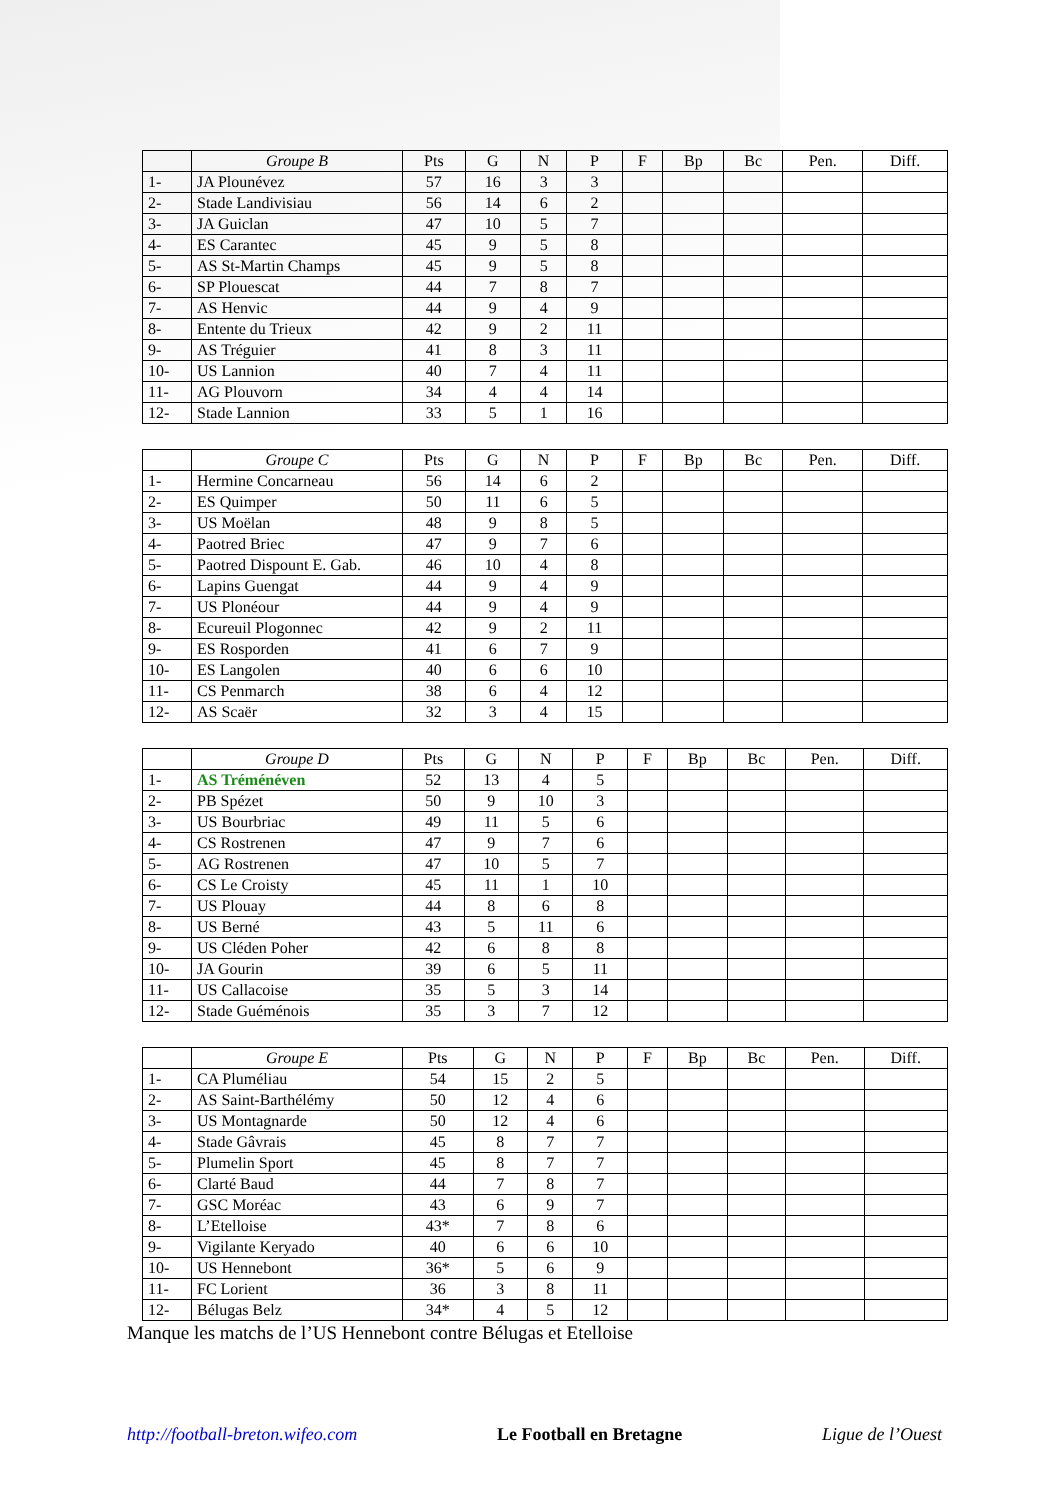| | Groupe B | Pts | G | N | P | F | Bp | Bc | Pen. | Diff. |
| --- | --- | --- | --- | --- | --- | --- | --- | --- | --- | --- |
| 1- | JA Plounévez | 57 | 16 | 3 | 3 | | | | | |
| 2- | Stade Landivisiau | 56 | 14 | 6 | 2 | | | | | |
| 3- | JA Guiclan | 47 | 10 | 5 | 7 | | | | | |
| 4- | ES Carantec | 45 | 9 | 5 | 8 | | | | | |
| 5- | AS St-Martin Champs | 45 | 9 | 5 | 8 | | | | | |
| 6- | SP Plouescat | 44 | 7 | 8 | 7 | | | | | |
| 7- | AS Henvic | 44 | 9 | 4 | 9 | | | | | |
| 8- | Entente du Trieux | 42 | 9 | 2 | 11 | | | | | |
| 9- | AS Tréguier | 41 | 8 | 3 | 11 | | | | | |
| 10- | US Lannion | 40 | 7 | 4 | 11 | | | | | |
| 11- | AG Plouvorn | 34 | 4 | 4 | 14 | | | | | |
| 12- | Stade Lannion | 33 | 5 | 1 | 16 | | | | | |
| | Groupe C | Pts | G | N | P | F | Bp | Bc | Pen. | Diff. |
| --- | --- | --- | --- | --- | --- | --- | --- | --- | --- | --- |
| 1- | Hermine Concarneau | 56 | 14 | 6 | 2 | | | | | |
| 2- | ES Quimper | 50 | 11 | 6 | 5 | | | | | |
| 3- | US Moëlan | 48 | 9 | 8 | 5 | | | | | |
| 4- | Paotred Briec | 47 | 9 | 7 | 6 | | | | | |
| 5- | Paotred Dispount E. Gab. | 46 | 10 | 4 | 8 | | | | | |
| 6- | Lapins Guengat | 44 | 9 | 4 | 9 | | | | | |
| 7- | US Plonéour | 44 | 9 | 4 | 9 | | | | | |
| 8- | Ecureuil Plogonnec | 42 | 9 | 2 | 11 | | | | | |
| 9- | ES Rosporden | 41 | 6 | 7 | 9 | | | | | |
| 10- | ES Langolen | 40 | 6 | 6 | 10 | | | | | |
| 11- | CS Penmarch | 38 | 6 | 4 | 12 | | | | | |
| 12- | AS Scaër | 32 | 3 | 4 | 15 | | | | | |
| | Groupe D | Pts | G | N | P | F | Bp | Bc | Pen. | Diff. |
| --- | --- | --- | --- | --- | --- | --- | --- | --- | --- | --- |
| 1- | AS Tréménéven | 52 | 13 | 4 | 5 | | | | | |
| 2- | PB Spézet | 50 | 9 | 10 | 3 | | | | | |
| 3- | US Bourbriac | 49 | 11 | 5 | 6 | | | | | |
| 4- | CS Rostrenen | 47 | 9 | 7 | 6 | | | | | |
| 5- | AG Rostrenen | 47 | 10 | 5 | 7 | | | | | |
| 6- | CS Le Croisty | 45 | 11 | 1 | 10 | | | | | |
| 7- | US Plouay | 44 | 8 | 6 | 8 | | | | | |
| 8- | US Berné | 43 | 5 | 11 | 6 | | | | | |
| 9- | US Cléden Poher | 42 | 6 | 8 | 8 | | | | | |
| 10- | JA Gourin | 39 | 6 | 5 | 11 | | | | | |
| 11- | US Callacoise | 35 | 5 | 3 | 14 | | | | | |
| 12- | Stade Guéménois | 35 | 3 | 7 | 12 | | | | | |
| | Groupe E | Pts | G | N | P | F | Bp | Bc | Pen. | Diff. |
| --- | --- | --- | --- | --- | --- | --- | --- | --- | --- | --- |
| 1- | CA Pluméliau | 54 | 15 | 2 | 5 | | | | | |
| 2- | AS Saint-Barthélémy | 50 | 12 | 4 | 6 | | | | | |
| 3- | US Montagnarde | 50 | 12 | 4 | 6 | | | | | |
| 4- | Stade Gâvrais | 45 | 8 | 7 | 7 | | | | | |
| 5- | Plumelin Sport | 45 | 8 | 7 | 7 | | | | | |
| 6- | Clarté Baud | 44 | 7 | 8 | 7 | | | | | |
| 7- | GSC Moréac | 43 | 6 | 9 | 7 | | | | | |
| 8- | L’Etelloise | 43* | 7 | 8 | 6 | | | | | |
| 9- | Vigilante Keryado | 40 | 6 | 6 | 10 | | | | | |
| 10- | US Hennebont | 36* | 5 | 6 | 9 | | | | | |
| 11- | FC Lorient | 36 | 3 | 8 | 11 | | | | | |
| 12- | Bélugas Belz | 34* | 4 | 5 | 12 | | | | | |
Manque les matchs de l’US Hennebont contre Bélugas et Etelloise
http://football-breton.wifeo.com Le Football en Bretagne Ligue de l’Ouest